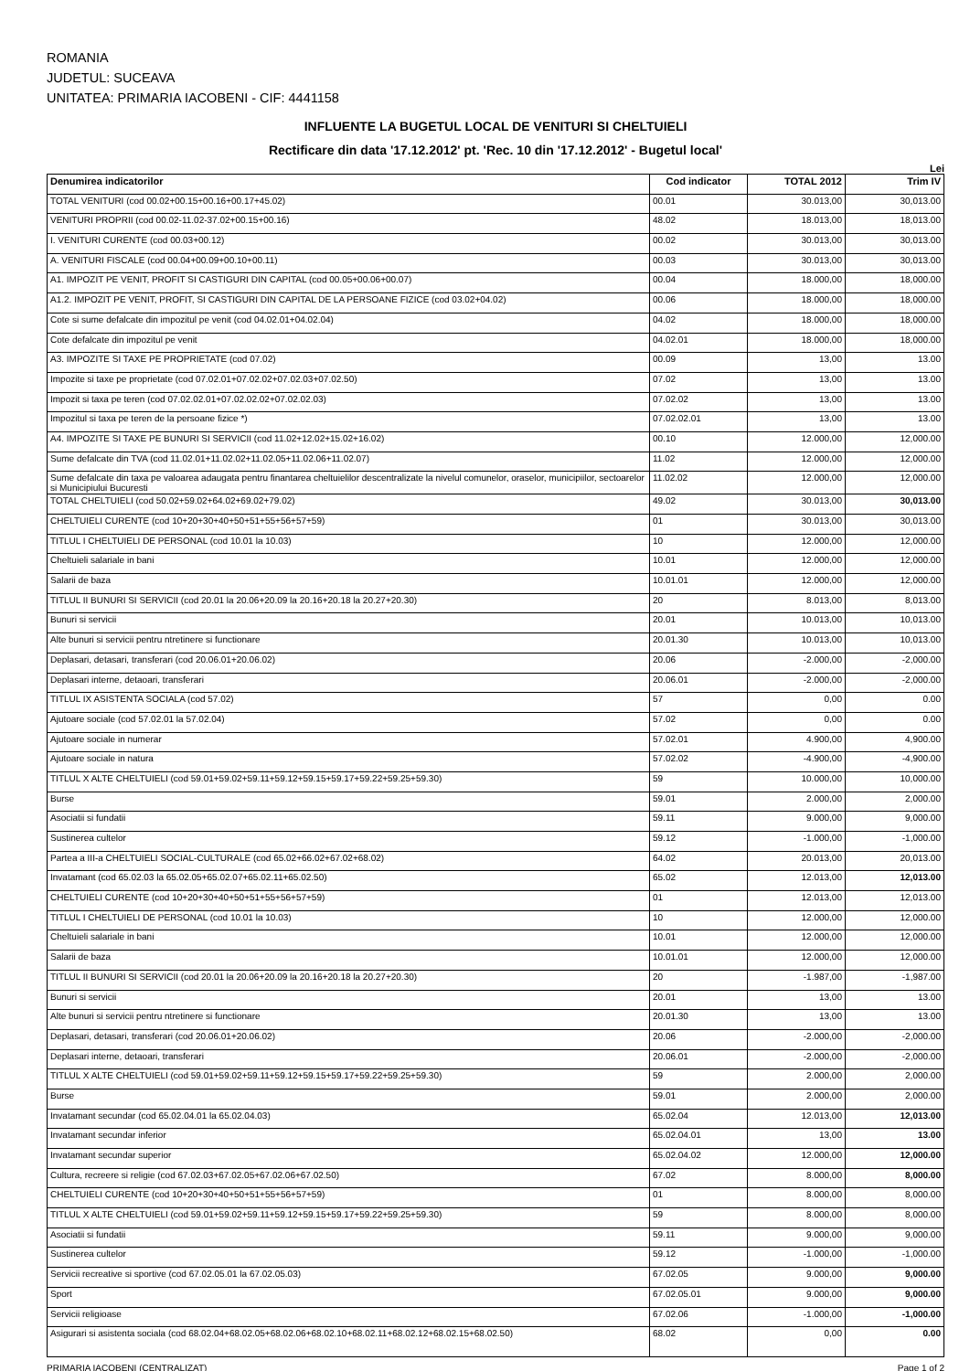ROMANIA
JUDETUL: SUCEAVA
UNITATEA: PRIMARIA IACOBENI - CIF: 4441158
INFLUENTE LA BUGETUL LOCAL DE VENITURI SI CHELTUIELI
Rectificare din data '17.12.2012' pt. 'Rec. 10 din '17.12.2012' - Bugetul local'
Lei
| Denumirea indicatorilor | Cod indicator | TOTAL 2012 | Trim IV |
| --- | --- | --- | --- |
| TOTAL VENITURI (cod 00.02+00.15+00.16+00.17+45.02) | 00.01 | 30.013,00 | 30,013.00 |
| VENITURI PROPRII (cod 00.02-11.02-37.02+00.15+00.16) | 48.02 | 18.013,00 | 18,013.00 |
| I. VENITURI CURENTE (cod 00.03+00.12) | 00.02 | 30.013,00 | 30,013.00 |
| A. VENITURI FISCALE (cod 00.04+00.09+00.10+00.11) | 00.03 | 30.013,00 | 30,013.00 |
| A1. IMPOZIT PE VENIT, PROFIT SI CASTIGURI DIN CAPITAL (cod 00.05+00.06+00.07) | 00.04 | 18.000,00 | 18,000.00 |
| A1.2. IMPOZIT PE VENIT, PROFIT, SI CASTIGURI DIN CAPITAL DE LA PERSOANE FIZICE (cod 03.02+04.02) | 00.06 | 18.000,00 | 18,000.00 |
| Cote si sume defalcate din impozitul pe venit (cod 04.02.01+04.02.04) | 04.02 | 18.000,00 | 18,000.00 |
| Cote defalcate din impozitul pe venit | 04.02.01 | 18.000,00 | 18,000.00 |
| A3. IMPOZITE SI TAXE PE PROPRIETATE (cod 07.02) | 00.09 | 13,00 | 13.00 |
| Impozite si taxe pe proprietate (cod 07.02.01+07.02.02+07.02.03+07.02.50) | 07.02 | 13,00 | 13.00 |
| Impozit si taxa pe teren (cod 07.02.02.01+07.02.02.02+07.02.02.03) | 07.02.02 | 13,00 | 13.00 |
| Impozitul si taxa pe teren de la persoane fizice *) | 07.02.02.01 | 13,00 | 13.00 |
| A4. IMPOZITE SI TAXE PE BUNURI SI SERVICII (cod 11.02+12.02+15.02+16.02) | 00.10 | 12.000,00 | 12,000.00 |
| Sume defalcate din TVA (cod 11.02.01+11.02.02+11.02.05+11.02.06+11.02.07) | 11.02 | 12.000,00 | 12,000.00 |
| Sume defalcate din taxa pe valoarea adaugata pentru finantarea cheltuielilor descentralizate la nivelul comunelor, oraselor, municipiilor, sectoarelor si Municipiului Bucuresti | 11.02.02 | 12.000,00 | 12,000.00 |
| TOTAL CHELTUIELI (cod 50.02+59.02+64.02+69.02+79.02) | 49.02 | 30.013,00 | 30,013.00 |
| CHELTUIELI CURENTE (cod 10+20+30+40+50+51+55+56+57+59) | 01 | 30.013,00 | 30,013.00 |
| TITLUL I CHELTUIELI DE PERSONAL (cod 10.01 la 10.03) | 10 | 12.000,00 | 12,000.00 |
| Cheltuieli salariale in bani | 10.01 | 12.000,00 | 12,000.00 |
| Salarii de baza | 10.01.01 | 12.000,00 | 12,000.00 |
| TITLUL II BUNURI SI SERVICII (cod 20.01 la 20.06+20.09 la 20.16+20.18 la 20.27+20.30) | 20 | 8.013,00 | 8,013.00 |
| Bunuri si servicii | 20.01 | 10.013,00 | 10,013.00 |
| Alte bunuri si servicii pentru ntretinere si functionare | 20.01.30 | 10.013,00 | 10,013.00 |
| Deplasari, detasari, transferari (cod 20.06.01+20.06.02) | 20.06 | -2.000,00 | -2,000.00 |
| Deplasari interne, detaoari, transferari | 20.06.01 | -2.000,00 | -2,000.00 |
| TITLUL IX ASISTENTA SOCIALA (cod 57.02) | 57 | 0,00 | 0.00 |
| Ajutoare sociale (cod 57.02.01 la 57.02.04) | 57.02 | 0,00 | 0.00 |
| Ajutoare sociale in numerar | 57.02.01 | 4.900,00 | 4,900.00 |
| Ajutoare sociale in natura | 57.02.02 | -4.900,00 | -4,900.00 |
| TITLUL X ALTE CHELTUIELI (cod 59.01+59.02+59.11+59.12+59.15+59.17+59.22+59.25+59.30) | 59 | 10.000,00 | 10,000.00 |
| Burse | 59.01 | 2.000,00 | 2,000.00 |
| Asociatii si fundatii | 59.11 | 9.000,00 | 9,000.00 |
| Sustinerea cultelor | 59.12 | -1.000,00 | -1,000.00 |
| Partea a III-a CHELTUIELI SOCIAL-CULTURALE (cod 65.02+66.02+67.02+68.02) | 64.02 | 20.013,00 | 20,013.00 |
| Invatamant (cod 65.02.03 la 65.02.05+65.02.07+65.02.11+65.02.50) | 65.02 | 12.013,00 | 12,013.00 |
| CHELTUIELI CURENTE (cod 10+20+30+40+50+51+55+56+57+59) | 01 | 12.013,00 | 12,013.00 |
| TITLUL I CHELTUIELI DE PERSONAL (cod 10.01 la 10.03) | 10 | 12.000,00 | 12,000.00 |
| Cheltuieli salariale in bani | 10.01 | 12.000,00 | 12,000.00 |
| Salarii de baza | 10.01.01 | 12.000,00 | 12,000.00 |
| TITLUL II BUNURI SI SERVICII (cod 20.01 la 20.06+20.09 la 20.16+20.18 la 20.27+20.30) | 20 | -1.987,00 | -1,987.00 |
| Bunuri si servicii | 20.01 | 13,00 | 13.00 |
| Alte bunuri si servicii pentru ntretinere si functionare | 20.01.30 | 13,00 | 13.00 |
| Deplasari, detasari, transferari (cod 20.06.01+20.06.02) | 20.06 | -2.000,00 | -2,000.00 |
| Deplasari interne, detaoari, transferari | 20.06.01 | -2.000,00 | -2,000.00 |
| TITLUL X ALTE CHELTUIELI (cod 59.01+59.02+59.11+59.12+59.15+59.17+59.22+59.25+59.30) | 59 | 2.000,00 | 2,000.00 |
| Burse | 59.01 | 2.000,00 | 2,000.00 |
| Invatamant secundar (cod 65.02.04.01 la 65.02.04.03) | 65.02.04 | 12.013,00 | 12,013.00 |
| Invatamant secundar inferior | 65.02.04.01 | 13,00 | 13.00 |
| Invatamant secundar superior | 65.02.04.02 | 12.000,00 | 12,000.00 |
| Cultura, recreere si religie (cod 67.02.03+67.02.05+67.02.06+67.02.50) | 67.02 | 8.000,00 | 8,000.00 |
| CHELTUIELI CURENTE (cod 10+20+30+40+50+51+55+56+57+59) | 01 | 8.000,00 | 8,000.00 |
| TITLUL X ALTE CHELTUIELI (cod 59.01+59.02+59.11+59.12+59.15+59.17+59.22+59.25+59.30) | 59 | 8.000,00 | 8,000.00 |
| Asociatii si fundatii | 59.11 | 9.000,00 | 9,000.00 |
| Sustinerea cultelor | 59.12 | -1.000,00 | -1,000.00 |
| Servicii recreative si sportive (cod 67.02.05.01 la 67.02.05.03) | 67.02.05 | 9.000,00 | 9,000.00 |
| Sport | 67.02.05.01 | 9.000,00 | 9,000.00 |
| Servicii religioase | 67.02.06 | -1.000,00 | -1,000.00 |
| Asigurari si asistenta sociala (cod 68.02.04+68.02.05+68.02.06+68.02.10+68.02.11+68.02.12+68.02.15+68.02.50) | 68.02 | 0,00 | 0.00 |
PRIMARIA IACOBENI (CENTRALIZAT) Page 1 of 2